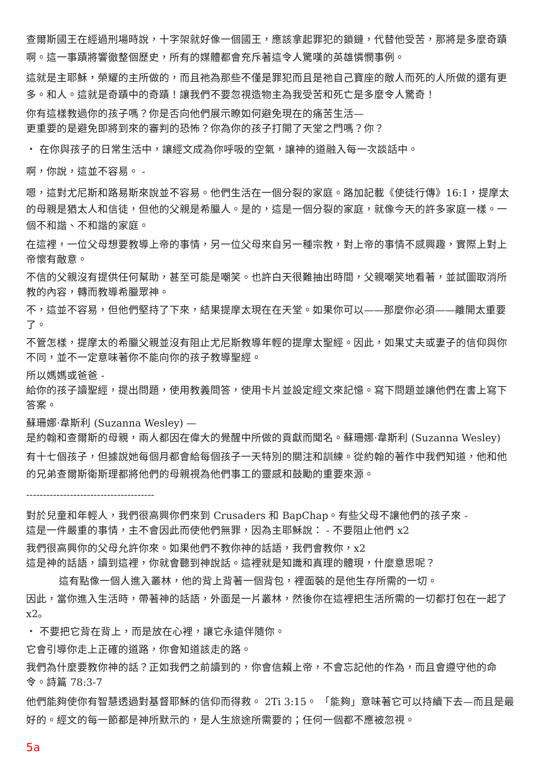查爾斯國王在經過刑場時說，十字架就好像一個國王，應該拿起罪犯的鎖鏈，代替他受苦，那將是多麼奇蹟啊。這一事蹟將響徹整個歷史，所有的媒體都會充斥著這令人驚嘆的英雄憐憫事例。
這就是主耶穌，榮耀的主所做的，而且祂為那些不僅是罪犯而且是祂自己寶座的敵人而死的人所做的還有更多。和人。這就是奇蹟中的奇蹟！讓我們不要忽視造物主為我受苦和死亡是多麼令人驚奇！
你有這樣教過你的孩子嗎？你是否向他們展示瞭如何避免現在的痛苦生活—
更重要的是避免即將到來的審判的恐怖？你為你的孩子打開了天堂之門嗎？你？
・ 在你與孩子的日常生活中，讓經文成為你呼吸的空氣，讓神的道融入每一次談話中。
啊，你說，這並不容易。 -
嗯，這對尤尼斯和路易斯來說並不容易。他們生活在一個分裂的家庭。路加記載《使徒行傳》16:1，提摩太的母親是猶太人和信徒，但他的父親是希臘人。是的，這是一個分裂的家庭，就像今天的許多家庭一樣。一個不和諧、不和諧的家庭。
在這裡，一位父母想要教導上帝的事情，另一位父母來自另一種宗教，對上帝的事情不感興趣，實際上對上帝懷有敵意。
不信的父親沒有提供任何幫助，甚至可能是嘲笑。也許白天很難抽出時間，父親嘲笑地看著，並試圖取消所教的內容，轉而教導希臘眾神。
不，這並不容易，但他們堅持了下來，結果提摩太現在在天堂。如果你可以——那麼你必須——離開太重要了。
不管怎樣，提摩太的希臘父親並沒有阻止尤尼斯教導年輕的提摩太聖經。因此，如果丈夫或妻子的信仰與你不同，並不一定意味著你不能向你的孩子教導聖經。
所以媽媽或爸爸 -
給你的孩子讀聖經，提出問題，使用教義問答，使用卡片並設定經文來記憶。寫下問題並讓他們在書上寫下答案。
蘇珊娜·韋斯利 (Suzanna Wesley) —
是約翰和查爾斯的母親，兩人都因在偉大的覺醒中所做的貢獻而聞名。蘇珊娜·韋斯利 (Suzanna Wesley)
有十七個孩子，但據說她每個月都會給每個孩子一天特別的關注和訓練。從約翰的著作中我們知道，他和他的兄弟查爾斯衛斯理都將他們的母親視為他們事工的靈感和鼓勵的重要來源。
--------------------------------------
對於兒童和年輕人，我們很高興你們來到 Crusaders 和 BapChap。有些父母不讓他們的孩子來 -
這是一件嚴重的事情，主不會因此而使他們無罪，因為主耶穌說： - 不要阻止他們 x2
我們很高興你的父母允許你來。如果他們不教你神的話語，我們會教你，x2
這是神的話語，讀到這裡，你就會聽到神說話。這裡就是知識和真理的體現，什麼意思呢？
這有點像一個人進入叢林，他的背上背著一個背包，裡面裝的是他生存所需的一切。
因此，當你進入生活時，帶著神的話語，外面是一片叢林，然後你在這裡把生活所需的一切都打包在一起了x2。
・ 不要把它背在背上，而是放在心裡，讓它永遠伴隨你。
它會引導你走上正確的道路，你會知道該走的路。
我們為什麼要教你神的話？正如我們之前讀到的，你會信賴上帝，不會忘記他的作為，而且會遵守他的命令。詩篇 78:3-7
他們能夠使你有智慧透過對基督耶穌的信仰而得救。 2Ti 3:15。 「能夠」意味著它可以持續下去—而且是最好的。經文的每一節都是神所默示的，是人生旅途所需要的；任何一個都不應被忽視。
5a